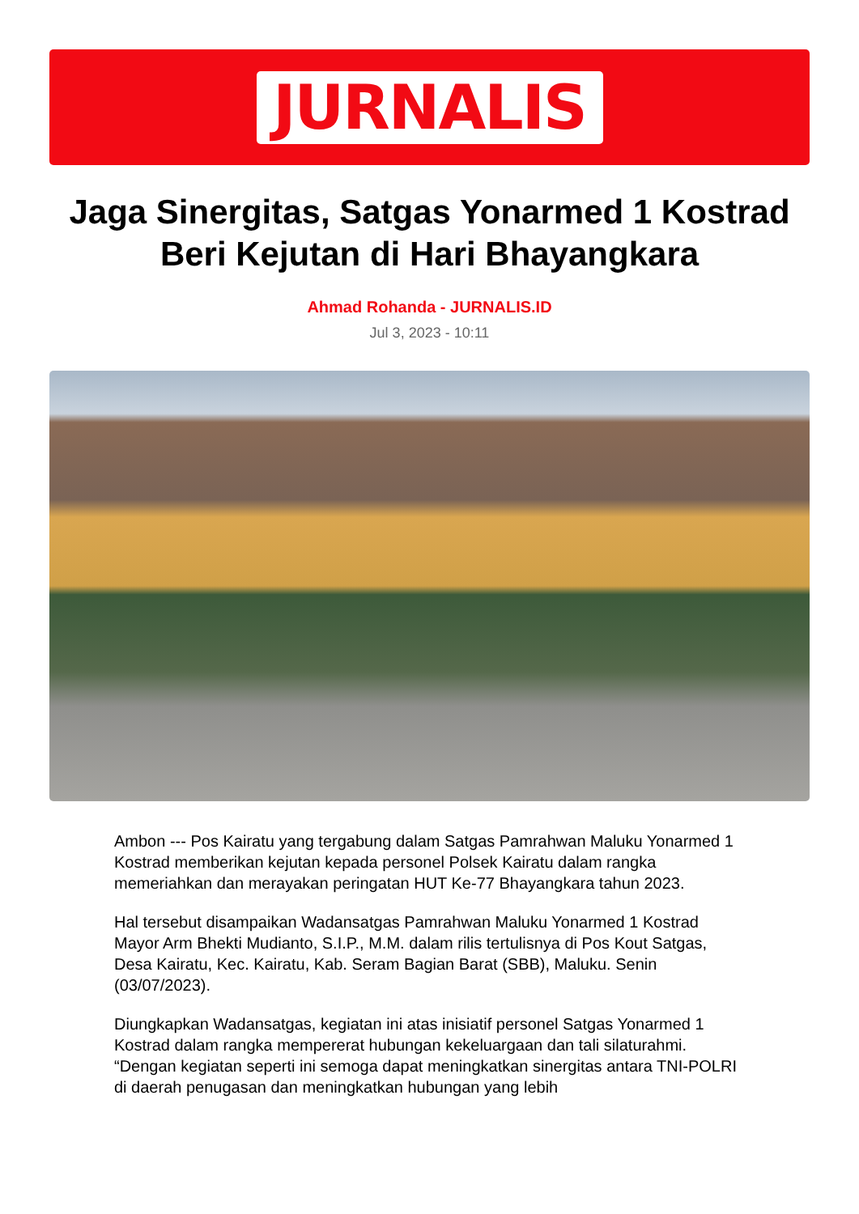JURNALIS
Jaga Sinergitas, Satgas Yonarmed 1 Kostrad Beri Kejutan di Hari Bhayangkara
Ahmad Rohanda - JURNALIS.ID
Jul 3, 2023 - 10:11
Ambon --- Pos Kairatu yang tergabung dalam Satgas Pamrahwan Maluku Yonarmed 1 Kostrad memberikan kejutan kepada personel Polsek Kairatu dalam rangka memeriahkan dan merayakan peringatan HUT Ke-77 Bhayangkara tahun 2023.
Hal tersebut disampaikan Wadansatgas Pamrahwan Maluku Yonarmed 1 Kostrad Mayor Arm Bhekti Mudianto, S.I.P., M.M. dalam rilis tertulisnya di Pos Kout Satgas, Desa Kairatu, Kec. Kairatu, Kab. Seram Bagian Barat (SBB), Maluku. Senin (03/07/2023).
Diungkapkan Wadansatgas, kegiatan ini atas inisiatif personel Satgas Yonarmed 1 Kostrad dalam rangka mempererat hubungan kekeluargaan dan tali silaturahmi. “Dengan kegiatan seperti ini semoga dapat meningkatkan sinergitas antara TNI-POLRI di daerah penugasan dan meningkatkan hubungan yang lebih